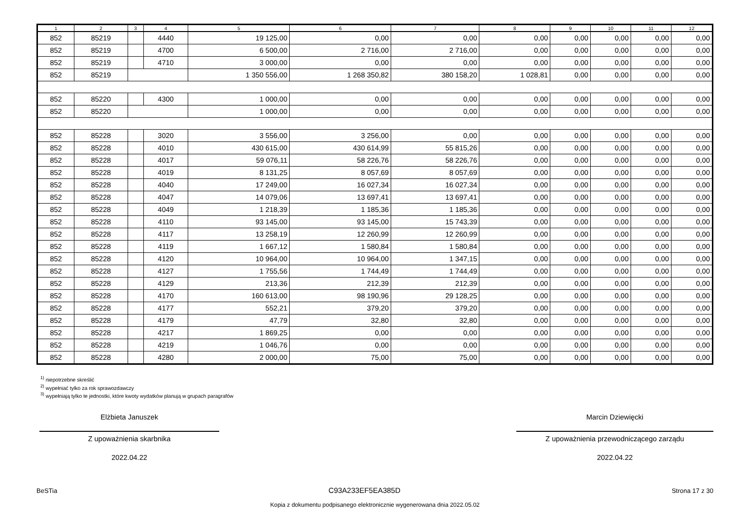| 1 | 2 | 3 | 4 | 5 | 6 | 7 | 8 | 9 | 10 | 11 | 12 |
| --- | --- | --- | --- | --- | --- | --- | --- | --- | --- | --- | --- |
| 852 | 85219 | | 4440 | 19 125,00 | 0,00 | 0,00 | 0,00 | 0,00 | 0,00 | 0,00 | 0,00 |
| 852 | 85219 | | 4700 | 6 500,00 | 2 716,00 | 2 716,00 | 0,00 | 0,00 | 0,00 | 0,00 | 0,00 |
| 852 | 85219 | | 4710 | 3 000,00 | 0,00 | 0,00 | 0,00 | 0,00 | 0,00 | 0,00 | 0,00 |
| 852 | 85219 | | | 1 350 556,00 | 1 268 350,82 | 380 158,20 | 1 028,81 | 0,00 | 0,00 | 0,00 | 0,00 |
| 852 | 85220 | | 4300 | 1 000,00 | 0,00 | 0,00 | 0,00 | 0,00 | 0,00 | 0,00 | 0,00 |
| 852 | 85220 | | | 1 000,00 | 0,00 | 0,00 | 0,00 | 0,00 | 0,00 | 0,00 | 0,00 |
| 852 | 85228 | | 3020 | 3 556,00 | 3 256,00 | 0,00 | 0,00 | 0,00 | 0,00 | 0,00 | 0,00 |
| 852 | 85228 | | 4010 | 430 615,00 | 430 614,99 | 55 815,26 | 0,00 | 0,00 | 0,00 | 0,00 | 0,00 |
| 852 | 85228 | | 4017 | 59 076,11 | 58 226,76 | 58 226,76 | 0,00 | 0,00 | 0,00 | 0,00 | 0,00 |
| 852 | 85228 | | 4019 | 8 131,25 | 8 057,69 | 8 057,69 | 0,00 | 0,00 | 0,00 | 0,00 | 0,00 |
| 852 | 85228 | | 4040 | 17 249,00 | 16 027,34 | 16 027,34 | 0,00 | 0,00 | 0,00 | 0,00 | 0,00 |
| 852 | 85228 | | 4047 | 14 079,06 | 13 697,41 | 13 697,41 | 0,00 | 0,00 | 0,00 | 0,00 | 0,00 |
| 852 | 85228 | | 4049 | 1 218,39 | 1 185,36 | 1 185,36 | 0,00 | 0,00 | 0,00 | 0,00 | 0,00 |
| 852 | 85228 | | 4110 | 93 145,00 | 93 145,00 | 15 743,39 | 0,00 | 0,00 | 0,00 | 0,00 | 0,00 |
| 852 | 85228 | | 4117 | 13 258,19 | 12 260,99 | 12 260,99 | 0,00 | 0,00 | 0,00 | 0,00 | 0,00 |
| 852 | 85228 | | 4119 | 1 667,12 | 1 580,84 | 1 580,84 | 0,00 | 0,00 | 0,00 | 0,00 | 0,00 |
| 852 | 85228 | | 4120 | 10 964,00 | 10 964,00 | 1 347,15 | 0,00 | 0,00 | 0,00 | 0,00 | 0,00 |
| 852 | 85228 | | 4127 | 1 755,56 | 1 744,49 | 1 744,49 | 0,00 | 0,00 | 0,00 | 0,00 | 0,00 |
| 852 | 85228 | | 4129 | 213,36 | 212,39 | 212,39 | 0,00 | 0,00 | 0,00 | 0,00 | 0,00 |
| 852 | 85228 | | 4170 | 160 613,00 | 98 190,96 | 29 128,25 | 0,00 | 0,00 | 0,00 | 0,00 | 0,00 |
| 852 | 85228 | | 4177 | 552,21 | 379,20 | 379,20 | 0,00 | 0,00 | 0,00 | 0,00 | 0,00 |
| 852 | 85228 | | 4179 | 47,79 | 32,80 | 32,80 | 0,00 | 0,00 | 0,00 | 0,00 | 0,00 |
| 852 | 85228 | | 4217 | 1 869,25 | 0,00 | 0,00 | 0,00 | 0,00 | 0,00 | 0,00 | 0,00 |
| 852 | 85228 | | 4219 | 1 046,76 | 0,00 | 0,00 | 0,00 | 0,00 | 0,00 | 0,00 | 0,00 |
| 852 | 85228 | | 4280 | 2 000,00 | 75,00 | 75,00 | 0,00 | 0,00 | 0,00 | 0,00 | 0,00 |
<sup>1)</sup> niepotrzebne skreślić
<sup>2)</sup> wypełniać tylko za rok sprawozdawczy
<sup>3)</sup> wypełniają tylko te jednostki, które kwoty wydatków planują w grupach paragrafów
Elżbieta Januszek
Z upoważnienia skarbnika
2022.04.22
Marcin Dziewięcki
Z upoważnienia przewodniczącego zarządu
2022.04.22
BeSTia C93A233EF5EA385D Strona 17 z 30
Kopia z dokumentu podpisanego elektronicznie wygenerowana dnia 2022.05.02